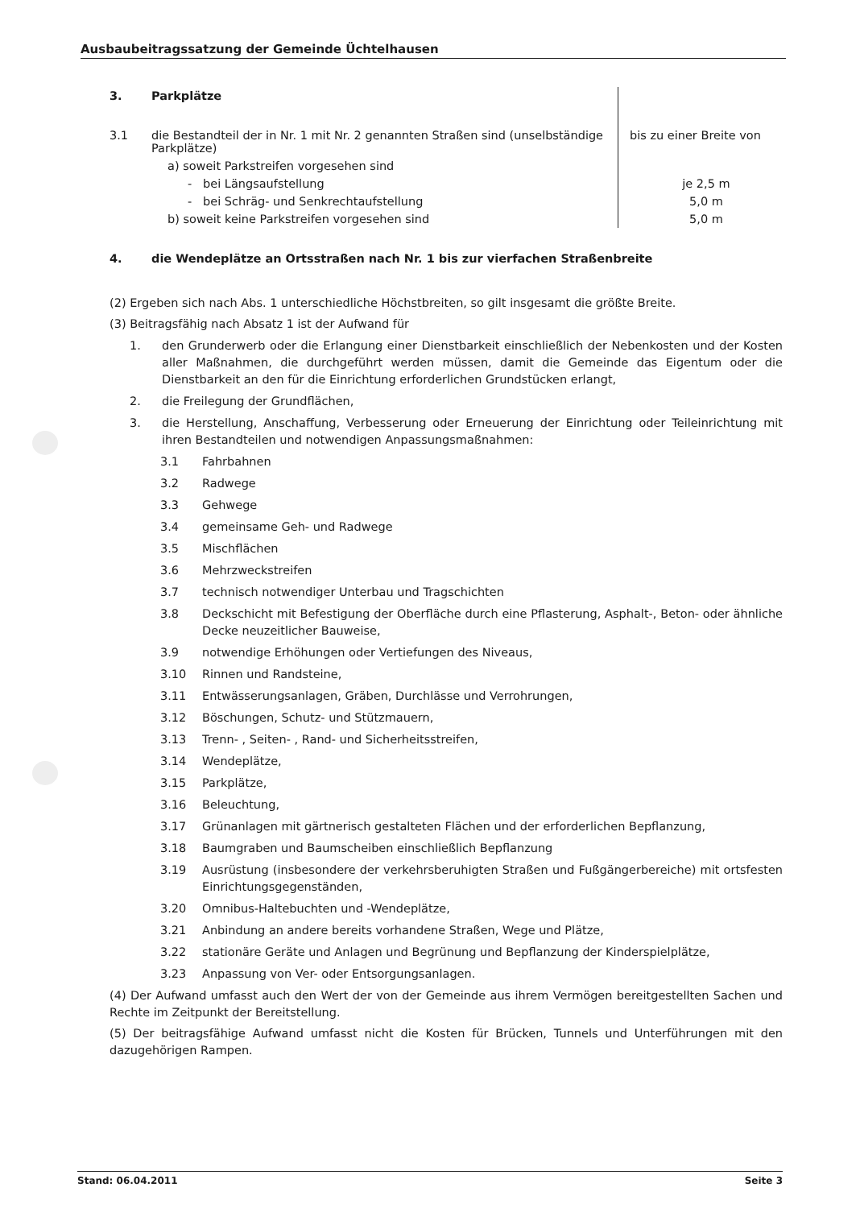Ausbaubeitragssatzung der Gemeinde Üchtelhausen
| 3. | Parkplätze | |
| 3.1 | die Bestandteil der in Nr. 1 mit Nr. 2 genannten Straßen sind (unselbständige Parkplätze) | bis zu einer Breite von |
| | a) soweit Parkstreifen vorgesehen sind | |
| | - bei Längsaufstellung | je 2,5 m |
| | - bei Schräg- und Senkrechtaufstellung | 5,0 m |
| | b) soweit keine Parkstreifen vorgesehen sind | 5,0 m |
| 4. | die Wendeplätze an Ortsstraßen nach Nr. 1 bis zur vierfachen Straßenbreite | |
(2) Ergeben sich nach Abs. 1 unterschiedliche Höchstbreiten, so gilt insgesamt die größte Breite.
(3) Beitragsfähig nach Absatz 1 ist der Aufwand für
1. den Grunderwerb oder die Erlangung einer Dienstbarkeit einschließlich der Nebenkosten und der Kosten aller Maßnahmen, die durchgeführt werden müssen, damit die Gemeinde das Eigentum oder die Dienstbarkeit an den für die Einrichtung erforderlichen Grundstücken erlangt,
2. die Freilegung der Grundflächen,
3. die Herstellung, Anschaffung, Verbesserung oder Erneuerung der Einrichtung oder Teileinrichtung mit ihren Bestandteilen und notwendigen Anpassungsmaßnahmen:
3.1 Fahrbahnen
3.2 Radwege
3.3 Gehwege
3.4 gemeinsame Geh- und Radwege
3.5 Mischflächen
3.6 Mehrzweckstreifen
3.7 technisch notwendiger Unterbau und Tragschichten
3.8 Deckschicht mit Befestigung der Oberfläche durch eine Pflasterung, Asphalt-, Beton- oder ähnliche Decke neuzeitlicher Bauweise,
3.9 notwendige Erhöhungen oder Vertiefungen des Niveaus,
3.10 Rinnen und Randsteine,
3.11 Entwässerungsanlagen, Gräben, Durchlässe und Verrohrungen,
3.12 Böschungen, Schutz- und Stützmauern,
3.13 Trenn- , Seiten- , Rand- und Sicherheitsstreifen,
3.14 Wendeplätze,
3.15 Parkplätze,
3.16 Beleuchtung,
3.17 Grünanlagen mit gärtnerisch gestalteten Flächen und der erforderlichen Bepflanzung,
3.18 Baumgraben und Baumscheiben einschließlich Bepflanzung
3.19 Ausrüstung (insbesondere der verkehrsberuhigten Straßen und Fußgängerbereiche) mit ortsfesten Einrichtungsgegenständen,
3.20 Omnibus-Haltebuchten und -Wendeplätze,
3.21 Anbindung an andere bereits vorhandene Straßen, Wege und Plätze,
3.22 stationäre Geräte und Anlagen und Begrünung und Bepflanzung der Kinderspielplätze,
3.23 Anpassung von Ver- oder Entsorgungsanlagen.
(4) Der Aufwand umfasst auch den Wert der von der Gemeinde aus ihrem Vermögen bereitgestellten Sachen und Rechte im Zeitpunkt der Bereitstellung.
(5) Der beitragsfähige Aufwand umfasst nicht die Kosten für Brücken, Tunnels und Unterführungen mit den dazugehörigen Rampen.
Stand: 06.04.2011 Seite 3